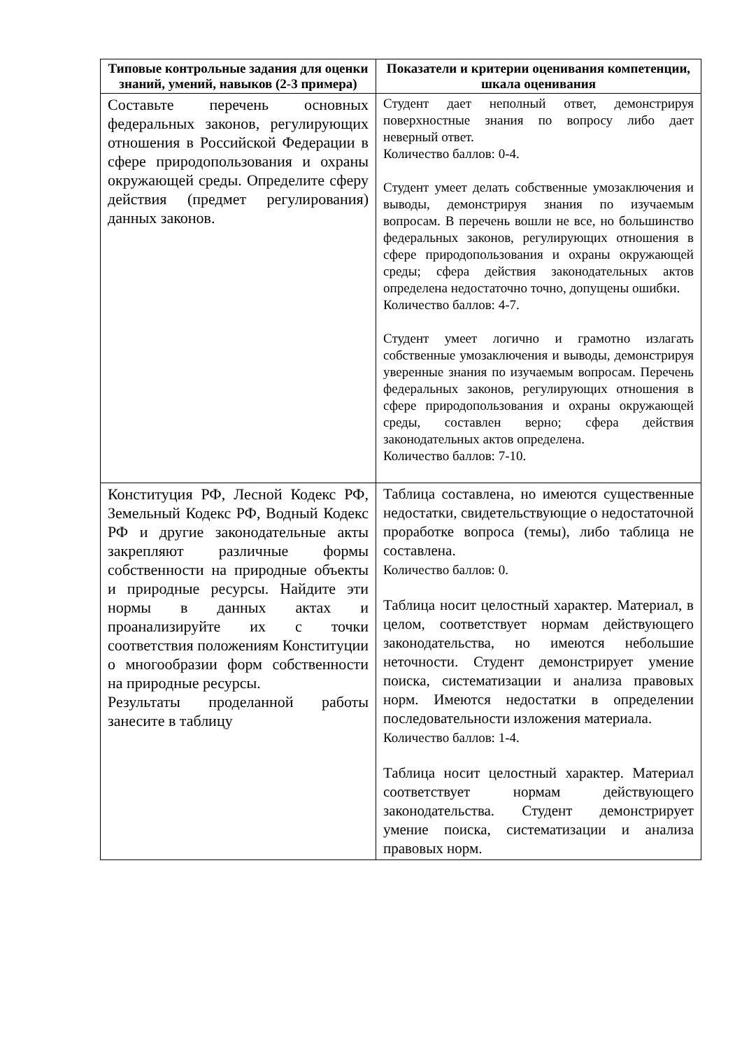| Типовые контрольные задания для оценки знаний, умений, навыков (2-3 примера) | Показатели и критерии оценивания компетенции, шкала оценивания |
| --- | --- |
| Составьте перечень основных федеральных законов, регулирующих отношения в Российской Федерации в сфере природопользования и охраны окружающей среды. Определите сферу действия (предмет регулирования) данных законов. | Студент дает неполный ответ, демонстрируя поверхностные знания по вопросу либо дает неверный ответ. Количество баллов: 0-4. Студент умеет делать собственные умозаключения и выводы, демонстрируя знания по изучаемым вопросам. В перечень вошли не все, но большинство федеральных законов, регулирующих отношения в сфере природопользования и охраны окружающей среды; сфера действия законодательных актов определена недостаточно точно, допущены ошибки. Количество баллов: 4-7. Студент умеет логично и грамотно излагать собственные умозаключения и выводы, демонстрируя уверенные знания по изучаемым вопросам. Перечень федеральных законов, регулирующих отношения в сфере природопользования и охраны окружающей среды, составлен верно; сфера действия законодательных актов определена. Количество баллов: 7-10. |
| Конституция РФ, Лесной Кодекс РФ, Земельный Кодекс РФ, Водный Кодекс РФ и другие законодательные акты закрепляют различные формы собственности на природные объекты и природные ресурсы. Найдите эти нормы в данных актах и проанализируйте их с точки соответствия положениям Конституции о многообразии форм собственности на природные ресурсы. Результаты проделанной работы занесите в таблицу | Таблица составлена, но имеются существенные недостатки, свидетельствующие о недостаточной проработке вопроса (темы), либо таблица не составлена. Количество баллов: 0. Таблица носит целостный характер. Материал, в целом, соответствует нормам действующего законодательства, но имеются небольшие неточности. Студент демонстрирует умение поиска, систематизации и анализа правовых норм. Имеются недостатки в определении последовательности изложения материала. Количество баллов: 1-4. Таблица носит целостный характер. Материал соответствует нормам действующего законодательства. Студент демонстрирует умение поиска, систематизации и анализа правовых норм. |